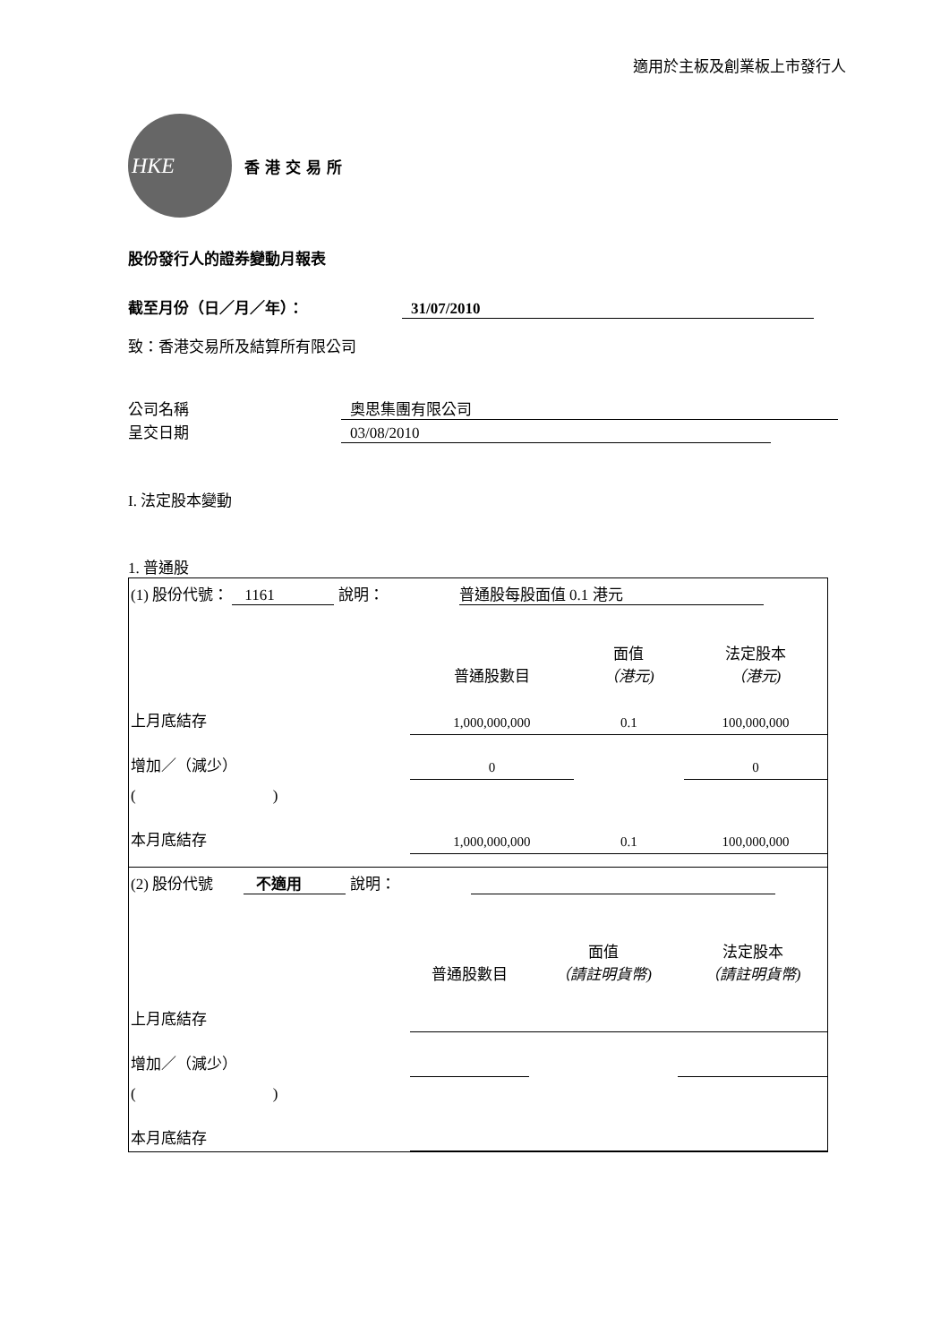適用於主板及創業板上市發行人
HKE
香港交易所
股份發行人的證券變動月報表
截至月份（日／月／年）： 31/07/2010
致：香港交易所及結算所有限公司
公司名稱 奧思集團有限公司
呈交日期 03/08/2010
I. 法定股本變動
1. 普通股
| (1) 股份代號： 1161 說明： 普通股每股面值 0.1 港元 | | | |
| | 普通股數目 | 面值 （港元) | 法定股本 （港元) |
| 上月底結存 | 1,000,000,000 | 0.1 | 100,000,000 |
| 增加／（減少） | 0 | | 0 |
| ( ) | | | |
| 本月底結存 | 1,000,000,000 | 0.1 | 100,000,000 |
| (2) 股份代號 不適用 說明： | | | |
| | 普通股數目 | 面值 （請註明貨幣) | 法定股本 （請註明貨幣) |
| 上月底結存 | | | |
| 增加／（減少） | | | |
| ( ) | | | |
| 本月底結存 | | | |